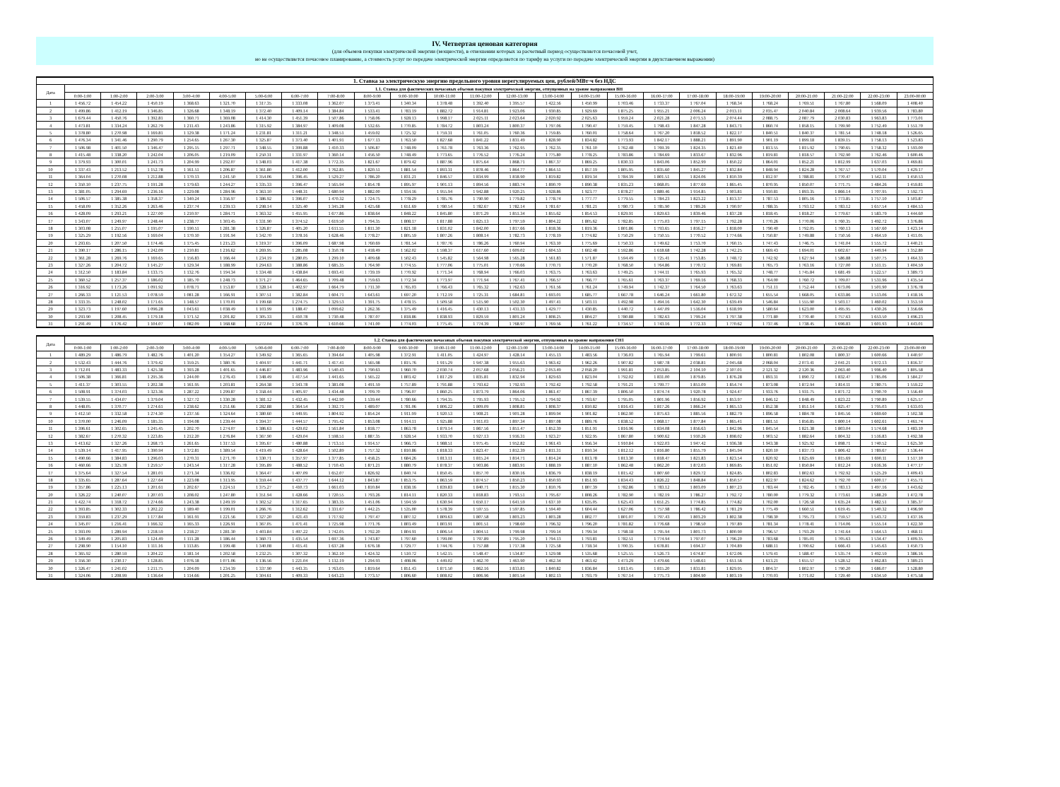IV. Четвертая ценовая категория
(для объемов покупки электрической энергии (мощности), в отношении которых за расчетный период осуществляется почасовой учет,
но не осуществляется почасовое планирование, а стоимость услуг по передаче электрической энергии определяется по тарифу на услуги по передаче электрической энергии в двухставочном выражении)
| 1. Ставка за электрическую энергию предельного уровня нерегулируемых цен, рублей/МВт·ч без НДС | | | | | | | | | | | | | | | | | | | | | | | | |
| --- | --- | --- | --- | --- | --- | --- | --- | --- | --- | --- | --- | --- | --- | --- | --- | --- | --- | --- | --- | --- | --- | --- | --- | --- |
| Дата | 1.1. Ставка для фактических почасовых объемов покупки электрической энергии, отпущенных на уровне напряжения ВН | | | | | | | | | | | | | | | | | | | | | | | |
| | 0:00-1:00 | 1:00-2:00 | 2:00-3:00 | 3:00-4:00 | 4:00-5:00 | 5:00-6:00 | 6:00-7:00 | 7:00-8:00 | 8:00-9:00 | 9:00-10:00 | 10:00-11:00 | 11:00-12:00 | 12:00-13:00 | 13:00-14:00 | 14:00-15:00 | 15:00-16:00 | 16:00-17:00 | 17:00-18:00 | 18:00-19:00 | 19:00-20:00 | 20:00-21:00 | 21:00-22:00 | 22:00-23:00 | 23:00-00:00 |
| 1 | 1 456.72 | 1 454.22 | 1 450.19 | 1 368.63 | 1 321.70 | 1 317.35 | 1 333.08 | 1 362.07 | 1 373.41 | 1 340.34 | 1 378.48 | 1 392.40 | 1 395.57 | 1 422.56 | 1 450.99 | 1 703.46 | 1 733.37 | 1 767.04 | 1 768.34 | 1 768.24 | 1 769.51 | 1 767.80 | 1 568.09 | 1 408.40 |
| 2 | 1 499.86 | 1 412.19 | 1 346.85 | 1 326.68 | 1 348.19 | 1 372.40 | 1 409.14 | 1 384.84 | 1 533.41 | 1 783.19 | 1 882.72 | 1 914.81 | 1 923.06 | 1 930.85 | 1 929.69 | 1 875.25 | 1 955.21 | 2 006.24 | 2 013.11 | 2 035.47 | 2 040.84 | 2 008.64 | 1 939.56 | 1 783.80 |
| 3 | 1 679.44 | 1 450.76 | 1 392.81 | 1 360.71 | 1 369.08 | 1 414.30 | 1 451.39 | 1 507.86 | 1 758.06 | 1 928.13 | 1 998.17 | 2 025.11 | 2 023.64 | 2 020.92 | 2 025.63 | 1 959.24 | 2 021.28 | 2 071.53 | 2 074.44 | 2 088.75 | 2 087.79 | 2 030.83 | 1 963.83 | 1 773.01 |
| 4 | 1 473.81 | 1 334.24 | 1 262.79 | 1 211.43 | 1 243.86 | 1 315.92 | 1 384.97 | 1 409.08 | 1 532.65 | 1 770.85 | 1 784.72 | 1 803.24 | 1 800.37 | 1 797.06 | 1 790.47 | 1 759.45 | 1 798.43 | 1 847.28 | 1 843.71 | 1 860.74 | 1 858.15 | 1 799.90 | 1 752.49 | 1 551.70 |
| 5 | 1 378.80 | 1 270.98 | 1 169.81 | 1 129.38 | 1 171.24 | 1 231.81 | 1 311.21 | 1 348.51 | 1 459.02 | 1 725.32 | 1 759.31 | 1 761.05 | 1 760.36 | 1 759.85 | 1 760.01 | 1 758.64 | 1 767.20 | 1 818.52 | 1 822.17 | 1 840.51 | 1 840.37 | 1 781.54 | 1 748.18 | 1 526.65 |
| 6 | 1 476.34 | 1 341.46 | 1 290.79 | 1 254.65 | 1 267.30 | 1 325.87 | 1 373.40 | 1 401.91 | 1 677.13 | 1 763.50 | 1 827.68 | 1 841.22 | 1 831.49 | 1 828.90 | 1 834.82 | 1 773.93 | 1 842.17 | 1 888.21 | 1 891.90 | 1 901.19 | 1 899.18 | 1 839.15 | 1 758.13 | 1 523.83 |
| 7 | 1 506.98 | 1 401.50 | 1 346.47 | 1 295.15 | 1 297.71 | 1 348.55 | 1 399.88 | 1 410.33 | 1 506.87 | 1 748.09 | 1 761.78 | 1 763.36 | 1 762.95 | 1 762.35 | 1 761.10 | 1 762.48 | 1 769.39 | 1 824.35 | 1 821.40 | 1 813.55 | 1 815.92 | 1 790.65 | 1 758.32 | 1 593.00 |
| 8 | 1 415.48 | 1 338.20 | 1 242.04 | 1 206.05 | 1 219.09 | 1 250.31 | 1 331.97 | 1 360.14 | 1 456.50 | 1 748.49 | 1 773.65 | 1 776.52 | 1 776.24 | 1 775.80 | 1 778.25 | 1 783.86 | 1 784.69 | 1 833.67 | 1 832.96 | 1 819.81 | 1 818.57 | 1 792.90 | 1 762.46 | 1 600.46 |
| 9 | 1 379.93 | 1 300.01 | 1 241.73 | 1 204.99 | 1 292.07 | 1 348.03 | 1 417.38 | 1 772.35 | 1 821.67 | 1 879.42 | 1 887.96 | 1 875.64 | 1 868.71 | 1 867.37 | 1 869.25 | 1 830.33 | 1 843.06 | 1 852.99 | 1 850.22 | 1 864.01 | 1 852.21 | 1 812.99 | 1 637.03 | 1 469.81 |
| 10 | 1 337.43 | 1 213.52 | 1 152.78 | 1 161.51 | 1 206.87 | 1 361.80 | 1 412.00 | 1 762.85 | 1 820.51 | 1 881.54 | 1 893.31 | 1 878.46 | 1 864.77 | 1 864.51 | 1 857.19 | 1 805.95 | 1 835.60 | 1 845.27 | 1 832.84 | 1 848.94 | 1 824.28 | 1 767.57 | 1 570.04 | 1 429.17 |
| 11 | 1 364.04 | 1 270.08 | 1 212.88 | 1 170.13 | 1 241.50 | 1 354.06 | 1 396.45 | 1 529.27 | 1 786.20 | 1 831.21 | 1 846.57 | 1 834.99 | 1 818.90 | 1 819.82 | 1 819.34 | 1 784.39 | 1 801.51 | 1 824.06 | 1 810.39 | 1 812.97 | 1 788.81 | 1 770.47 | 1 542.11 | 1 450.53 |
| 12 | 1 350.10 | 1 237.75 | 1 191.28 | 1 179.63 | 1 244.27 | 1 335.33 | 1 396.47 | 1 565.94 | 1 854.78 | 1 895.97 | 1 901.13 | 1 894.56 | 1 883.74 | 1 890.70 | 1 890.38 | 1 835.23 | 1 868.05 | 1 877.69 | 1 865.45 | 1 870.95 | 1 850.07 | 1 771.75 | 1 484.26 | 1 459.81 |
| 13 | 1 381.05 | 1 294.69 | 1 236.16 | 1 229.08 | 1 284.96 | 1 363.10 | 1 448.31 | 1 680.94 | 1 882.00 | 1 934.16 | 1 955.94 | 1 942.88 | 1 920.25 | 1 928.86 | 1 923.77 | 1 878.27 | 1 889.46 | 1 914.85 | 1 903.81 | 1 910.81 | 1 893.35 | 1 866.14 | 1 707.95 | 1 592.73 |
| 14 | 1 506.57 | 1 385.38 | 1 358.37 | 1 340.24 | 1 356.97 | 1 386.92 | 1 396.07 | 1 470.32 | 1 724.75 | 1 778.29 | 1 785.76 | 1 790.90 | 1 779.82 | 1 778.74 | 1 777.77 | 1 779.55 | 1 784.23 | 1 823.22 | 1 813.37 | 1 787.53 | 1 805.16 | 1 773.85 | 1 757.10 | 1 503.87 |
| 15 | 1 458.09 | 1 352.26 | 1 263.46 | 1 237.74 | 1 239.13 | 1 298.14 | 1 325.40 | 1 345.28 | 1 425.68 | 1 651.69 | 1 780.54 | 1 782.67 | 1 782.14 | 1 781.67 | 1 781.21 | 1 780.73 | 1 785.90 | 1 789.26 | 1 790.97 | 1 788.35 | 1 793.12 | 1 783.12 | 1 657.54 | 1 484.53 |
| 16 | 1 428.09 | 1 293.21 | 1 227.00 | 1 210.97 | 1 284.71 | 1 363.32 | 1 455.95 | 1 677.86 | 1 838.64 | 1 848.22 | 1 845.80 | 1 871.29 | 1 851.34 | 1 855.62 | 1 854.53 | 1 829.91 | 1 829.63 | 1 839.46 | 1 837.28 | 1 818.45 | 1 818.27 | 1 779.67 | 1 583.79 | 1 444.60 |
| 17 | 1 343.07 | 1 249.97 | 1 248.44 | 1 238.77 | 1 303.45 | 1 331.90 | 1 374.52 | 1 619.50 | 1 794.35 | 1 808.17 | 1 817.88 | 1 825.13 | 1 797.59 | 1 804.22 | 1 805.62 | 1 782.85 | 1 775.03 | 1 797.15 | 1 792.28 | 1 770.26 | 1 770.06 | 1 760.35 | 1 492.72 | 1 376.86 |
| 18 | 1 303.08 | 1 255.07 | 1 195.07 | 1 190.51 | 1 281.38 | 1 326.87 | 1 405.20 | 1 611.55 | 1 811.30 | 1 821.18 | 1 831.02 | 1 842.00 | 1 817.66 | 1 818.36 | 1 819.36 | 1 801.86 | 1 793.65 | 1 816.27 | 1 818.00 | 1 790.40 | 1 792.05 | 1 760.13 | 1 567.60 | 1 423.14 |
| 19 | 1 325.29 | 1 192.56 | 1 169.04 | 1 170.10 | 1 191.94 | 1 342.70 | 1 378.16 | 1 628.46 | 1 778.27 | 1 805.59 | 1 807.26 | 1 808.14 | 1 782.73 | 1 778.19 | 1 774.82 | 1 750.29 | 1 750.55 | 1 770.52 | 1 774.66 | 1 750.87 | 1 749.88 | 1 750.56 | 1 464.59 | 1 411.05 |
| 20 | 1 293.65 | 1 207.50 | 1 174.46 | 1 175.45 | 1 215.23 | 1 319.37 | 1 396.09 | 1 687.98 | 1 760.69 | 1 781.54 | 1 787.76 | 1 786.26 | 1 760.94 | 1 763.10 | 1 775.69 | 1 750.33 | 1 749.62 | 1 753.70 | 1 760.15 | 1 747.43 | 1 746.75 | 1 741.04 | 1 555.72 | 1 440.21 |
| 21 | 1 390.17 | 1 286.15 | 1 242.09 | 1 210.81 | 1 216.62 | 1 269.95 | 1 285.08 | 1 350.78 | 1 418.49 | 1 562.02 | 1 598.37 | 1 617.60 | 1 609.02 | 1 604.53 | 1 602.48 | 1 592.86 | 1 618.68 | 1 742.28 | 1 742.25 | 1 669.43 | 1 694.01 | 1 602.67 | 1 449.94 | 1 352.80 |
| 22 | 1 361.28 | 1 269.76 | 1 169.65 | 1 156.83 | 1 166.44 | 1 234.19 | 1 280.05 | 1 299.10 | 1 409.68 | 1 502.43 | 1 545.82 | 1 564.98 | 1 565.28 | 1 561.83 | 1 571.87 | 1 594.49 | 1 725.41 | 1 753.85 | 1 748.72 | 1 742.92 | 1 627.94 | 1 586.88 | 1 507.75 | 1 464.33 |
| 23 | 1 327.26 | 1 204.72 | 1 145.27 | 1 129.34 | 1 188.99 | 1 294.63 | 1 388.86 | 1 685.35 | 1 764.90 | 1 774.55 | 1 777.06 | 1 775.01 | 1 770.66 | 1 770.71 | 1 770.20 | 1 768.50 | 1 764.86 | 1 770.72 | 1 769.81 | 1 765.73 | 1 763.16 | 1 727.00 | 1 511.15 | 1 404.59 |
| 24 | 1 312.50 | 1 183.84 | 1 133.75 | 1 132.76 | 1 194.34 | 1 334.48 | 1 438.84 | 1 693.41 | 1 739.19 | 1 770.92 | 1 771.34 | 1 768.94 | 1 766.03 | 1 763.75 | 1 763.63 | 1 749.25 | 1 744.11 | 1 765.93 | 1 765.32 | 1 748.77 | 1 745.84 | 1 681.49 | 1 522.57 | 1 389.73 |
| 25 | 1 360.52 | 1 257.37 | 1 186.02 | 1 185.70 | 1 248.73 | 1 371.27 | 1 464.65 | 1 709.48 | 1 759.63 | 1 772.34 | 1 773.97 | 1 771.94 | 1 767.41 | 1 766.57 | 1 766.77 | 1 765.61 | 1 763.37 | 1 769.16 | 1 768.33 | 1 764.00 | 1 760.72 | 1 709.07 | 1 531.96 | 1 435.54 |
| 26 | 1 316.92 | 1 173.26 | 1 091.92 | 1 078.71 | 1 153.87 | 1 328.14 | 1 402.97 | 1 664.79 | 1 711.30 | 1 765.03 | 1 766.43 | 1 765.32 | 1 762.63 | 1 761.56 | 1 761.24 | 1 749.94 | 1 742.37 | 1 764.50 | 1 763.63 | 1 751.11 | 1 752.44 | 1 673.06 | 1 501.90 | 1 376.78 |
| 27 | 1 266.33 | 1 121.53 | 1 078.59 | 1 081.28 | 1 166.91 | 1 307.51 | 1 382.84 | 1 604.71 | 1 643.61 | 1 697.20 | 1 712.19 | 1 725.31 | 1 684.81 | 1 693.01 | 1 685.77 | 1 667.78 | 1 646.24 | 1 661.80 | 1 672.32 | 1 655.54 | 1 668.05 | 1 633.86 | 1 513.06 | 1 418.16 |
| 28 | 1 333.35 | 1 248.02 | 1 171.65 | 1 148.57 | 1 170.01 | 1 199.68 | 1 274.75 | 1 329.53 | 1 391.75 | 1 478.15 | 1 509.58 | 1 515.90 | 1 502.30 | 1 497.41 | 1 503.11 | 1 492.98 | 1 494.16 | 1 642.30 | 1 639.49 | 1 546.84 | 1 555.90 | 1 503.17 | 1 460.02 | 1 353.59 |
| 29 | 1 323.73 | 1 197.60 | 1 096.28 | 1 043.61 | 1 038.49 | 1 103.99 | 1 188.47 | 1 099.62 | 1 262.36 | 1 375.49 | 1 416.45 | 1 430.13 | 1 431.33 | 1 429.77 | 1 430.85 | 1 440.72 | 1 447.09 | 1 516.04 | 1 618.99 | 1 580.64 | 1 623.00 | 1 495.95 | 1 430.26 | 1 356.66 |
| 30 | 1 293.90 | 1 208.45 | 1 179.18 | 1 171.52 | 1 201.82 | 1 305.33 | 1 410.78 | 1 730.48 | 1 787.07 | 1 818.86 | 1 838.93 | 1 829.59 | 1 801.24 | 1 808.25 | 1 804.27 | 1 780.88 | 1 782.63 | 1 799.24 | 1 797.38 | 1 771.80 | 1 770.40 | 1 757.63 | 1 653.50 | 1 496.23 |
| 31 | 1 291.49 | 1 176.42 | 1 104.07 | 1 082.09 | 1 168.68 | 1 272.04 | 1 376.76 | 1 610.66 | 1 741.00 | 1 774.03 | 1 775.45 | 1 774.39 | 1 768.97 | 1 769.56 | 1 761.22 | 1 734.57 | 1 743.16 | 1 772.33 | 1 770.62 | 1 737.46 | 1 738.45 | 1 696.83 | 1 601.93 | 1 443.01 |
| Дата | 1.2. Ставка для фактических почасовых объемов покупки электрической энергии, отпущенных на уровне напряжения СН1 | | | | | | | | | | | | | | | | | | | | | | | |
| --- | --- | --- | --- | --- | --- | --- | --- | --- | --- | --- | --- | --- | --- | --- | --- | --- | --- | --- | --- | --- | --- | --- | --- | --- |
| | 0:00-1:00 | 1:00-2:00 | 2:00-3:00 | 3:00-4:00 | 4:00-5:00 | 5:00-6:00 | 6:00-7:00 | 7:00-8:00 | 8:00-9:00 | 9:00-10:00 | 10:00-11:00 | 11:00-12:00 | 12:00-13:00 | 13:00-14:00 | 14:00-15:00 | 15:00-16:00 | 16:00-17:00 | 17:00-18:00 | 18:00-19:00 | 19:00-20:00 | 20:00-21:00 | 21:00-22:00 | 22:00-23:00 | 23:00-00:00 |
| 1 | 1 489.29 | 1 486.79 | 1 482.76 | 1 401.20 | 1 354.27 | 1 349.92 | 1 365.65 | 1 394.64 | 1 405.98 | 1 372.91 | 1 411.05 | 1 424.97 | 1 428.14 | 1 455.13 | 1 483.56 | 1 736.03 | 1 765.94 | 1 799.61 | 1 800.91 | 1 800.81 | 1 802.08 | 1 800.37 | 1 600.66 | 1 440.97 |
| 2 | 1 532.43 | 1 444.76 | 1 379.42 | 1 359.25 | 1 380.76 | 1 404.97 | 1 441.71 | 1 417.41 | 1 565.98 | 1 815.76 | 1 915.29 | 1 947.38 | 1 955.63 | 1 963.42 | 1 962.26 | 1 907.82 | 1 987.78 | 2 038.81 | 2 045.68 | 2 068.04 | 2 073.41 | 2 041.21 | 1 972.13 | 1 816.37 |
| 3 | 1 712.01 | 1 483.33 | 1 425.38 | 1 393.28 | 1 401.65 | 1 446.87 | 1 483.96 | 1 540.43 | 1 790.63 | 1 960.70 | 2 030.74 | 2 057.68 | 2 056.21 | 2 053.49 | 2 058.20 | 1 991.81 | 2 053.85 | 2 104.10 | 2 107.01 | 2 121.32 | 2 120.36 | 2 063.40 | 1 996.40 | 1 805.58 |
| 4 | 1 506.38 | 1 366.81 | 1 295.36 | 1 244.00 | 1 276.43 | 1 348.49 | 1 417.54 | 1 441.65 | 1 565.22 | 1 803.42 | 1 817.29 | 1 835.81 | 1 832.94 | 1 829.63 | 1 823.04 | 1 792.02 | 1 831.00 | 1 879.85 | 1 876.28 | 1 893.31 | 1 890.72 | 1 832.47 | 1 785.06 | 1 584.27 |
| 5 | 1 411.37 | 1 303.55 | 1 202.38 | 1 161.95 | 1 203.81 | 1 264.38 | 1 343.78 | 1 381.08 | 1 491.59 | 1 757.89 | 1 791.88 | 1 793.62 | 1 792.93 | 1 792.42 | 1 792.58 | 1 791.21 | 1 799.77 | 1 851.09 | 1 854.74 | 1 873.08 | 1 872.94 | 1 814.11 | 1 780.75 | 1 559.22 |
| 6 | 1 508.91 | 1 374.03 | 1 323.36 | 1 287.22 | 1 299.87 | 1 358.44 | 1 405.97 | 1 434.48 | 1 709.70 | 1 796.07 | 1 860.25 | 1 873.79 | 1 864.06 | 1 861.47 | 1 867.39 | 1 806.50 | 1 874.74 | 1 920.78 | 1 924.47 | 1 933.76 | 1 931.75 | 1 871.72 | 1 790.70 | 1 556.40 |
| 7 | 1 539.55 | 1 434.07 | 1 379.04 | 1 327.72 | 1 330.28 | 1 381.12 | 1 432.45 | 1 442.90 | 1 539.44 | 1 780.66 | 1 794.35 | 1 795.93 | 1 795.52 | 1 794.92 | 1 793.67 | 1 795.05 | 1 801.96 | 1 856.92 | 1 853.97 | 1 846.12 | 1 848.49 | 1 823.22 | 1 790.89 | 1 625.57 |
| 8 | 1 448.05 | 1 370.77 | 1 274.61 | 1 238.62 | 1 251.66 | 1 282.88 | 1 364.54 | 1 392.71 | 1 489.07 | 1 781.06 | 1 806.22 | 1 809.09 | 1 808.81 | 1 808.37 | 1 810.82 | 1 816.43 | 1 817.26 | 1 866.24 | 1 865.53 | 1 852.38 | 1 851.14 | 1 825.47 | 1 795.03 | 1 633.03 |
| 9 | 1 412.50 | 1 332.58 | 1 274.30 | 1 237.56 | 1 324.64 | 1 380.60 | 1 449.95 | 1 804.92 | 1 854.24 | 1 911.99 | 1 920.53 | 1 908.21 | 1 901.28 | 1 899.94 | 1 901.82 | 1 862.90 | 1 875.63 | 1 885.56 | 1 882.79 | 1 896.58 | 1 884.78 | 1 845.56 | 1 669.60 | 1 502.38 |
| 10 | 1 370.00 | 1 246.09 | 1 185.35 | 1 194.08 | 1 239.44 | 1 394.37 | 1 444.57 | 1 795.42 | 1 853.08 | 1 914.11 | 1 925.88 | 1 911.03 | 1 897.34 | 1 897.08 | 1 889.76 | 1 838.52 | 1 868.17 | 1 877.84 | 1 865.41 | 1 881.51 | 1 856.85 | 1 800.14 | 1 602.61 | 1 461.74 |
| 11 | 1 396.61 | 1 302.65 | 1 245.45 | 1 202.70 | 1 274.07 | 1 386.63 | 1 429.02 | 1 561.84 | 1 818.77 | 1 863.78 | 1 879.14 | 1 867.56 | 1 851.47 | 1 852.39 | 1 851.91 | 1 816.96 | 1 834.08 | 1 856.63 | 1 842.96 | 1 845.54 | 1 821.38 | 1 803.04 | 1 574.68 | 1 483.10 |
| 12 | 1 382.67 | 1 270.32 | 1 223.85 | 1 212.20 | 1 276.84 | 1 367.90 | 1 429.04 | 1 598.51 | 1 887.35 | 1 928.54 | 1 933.70 | 1 927.13 | 1 916.31 | 1 923.27 | 1 922.95 | 1 867.80 | 1 900.62 | 1 910.26 | 1 898.02 | 1 903.52 | 1 882.64 | 1 804.32 | 1 516.83 | 1 492.38 |
| 13 | 1 413.62 | 1 327.26 | 1 268.73 | 1 261.65 | 1 317.53 | 1 395.67 | 1 480.88 | 1 713.51 | 1 914.57 | 1 966.73 | 1 988.51 | 1 975.45 | 1 952.82 | 1 961.43 | 1 956.34 | 1 910.84 | 1 922.03 | 1 947.42 | 1 936.38 | 1 943.38 | 1 925.92 | 1 898.71 | 1 740.52 | 1 625.30 |
| 14 | 1 539.14 | 1 417.95 | 1 390.94 | 1 372.81 | 1 389.54 | 1 419.49 | 1 428.64 | 1 502.89 | 1 757.32 | 1 810.86 | 1 818.33 | 1 823.47 | 1 812.39 | 1 811.31 | 1 810.34 | 1 812.12 | 1 816.80 | 1 855.79 | 1 845.94 | 1 820.10 | 1 837.73 | 1 806.42 | 1 789.67 | 1 536.44 |
| 15 | 1 490.66 | 1 384.83 | 1 296.03 | 1 270.31 | 1 271.70 | 1 330.71 | 1 357.97 | 1 377.85 | 1 458.25 | 1 684.26 | 1 813.11 | 1 815.24 | 1 814.71 | 1 814.24 | 1 813.78 | 1 813.30 | 1 818.47 | 1 821.83 | 1 823.54 | 1 820.92 | 1 825.69 | 1 815.69 | 1 690.11 | 1 517.10 |
| 16 | 1 460.66 | 1 325.78 | 1 259.57 | 1 243.54 | 1 317.28 | 1 395.89 | 1 488.52 | 1 710.43 | 1 871.21 | 1 880.79 | 1 878.37 | 1 903.86 | 1 883.91 | 1 888.19 | 1 887.10 | 1 862.48 | 1 862.20 | 1 872.03 | 1 869.85 | 1 851.02 | 1 850.84 | 1 812.24 | 1 616.36 | 1 477.17 |
| 17 | 1 375.64 | 1 327.54 | 1 281.01 | 1 271.34 | 1 336.02 | 1 364.47 | 1 407.09 | 1 652.07 | 1 826.92 | 1 840.74 | 1 850.45 | 1 857.70 | 1 830.16 | 1 836.79 | 1 838.19 | 1 815.42 | 1 807.60 | 1 829.72 | 1 824.85 | 1 802.83 | 1 802.63 | 1 792.92 | 1 525.29 | 1 409.43 |
| 18 | 1 335.65 | 1 287.64 | 1 227.64 | 1 223.08 | 1 313.95 | 1 359.44 | 1 437.77 | 1 644.12 | 1 843.87 | 1 853.75 | 1 863.59 | 1 874.57 | 1 850.23 | 1 850.93 | 1 851.93 | 1 834.43 | 1 826.22 | 1 848.84 | 1 850.57 | 1 822.97 | 1 824.62 | 1 792.70 | 1 600.17 | 1 455.71 |
| 19 | 1 357.86 | 1 225.13 | 1 201.61 | 1 202.67 | 1 224.51 | 1 375.27 | 1 410.73 | 1 661.03 | 1 810.84 | 1 838.16 | 1 839.83 | 1 840.71 | 1 815.30 | 1 810.76 | 1 807.39 | 1 782.86 | 1 783.12 | 1 803.09 | 1 807.23 | 1 783.44 | 1 782.45 | 1 783.13 | 1 497.16 | 1 443.62 |
| 20 | 1 326.22 | 1 240.07 | 1 207.03 | 1 208.02 | 1 247.80 | 1 351.94 | 1 428.66 | 1 720.55 | 1 793.26 | 1 814.11 | 1 820.33 | 1 818.83 | 1 793.51 | 1 795.67 | 1 808.26 | 1 782.90 | 1 782.19 | 1 786.27 | 1 792.72 | 1 780.00 | 1 779.32 | 1 773.61 | 1 588.29 | 1 472.78 |
| 21 | 1 422.74 | 1 318.72 | 1 274.66 | 1 243.38 | 1 249.19 | 1 302.52 | 1 317.65 | 1 383.35 | 1 451.06 | 1 594.59 | 1 630.94 | 1 650.17 | 1 641.59 | 1 637.10 | 1 635.05 | 1 625.43 | 1 651.25 | 1 774.85 | 1 774.82 | 1 702.00 | 1 726.58 | 1 635.24 | 1 482.51 | 1 385.37 |
| 22 | 1 393.85 | 1 302.33 | 1 202.22 | 1 189.40 | 1 199.01 | 1 266.76 | 1 312.62 | 1 331.67 | 1 442.25 | 1 535.00 | 1 578.39 | 1 597.55 | 1 597.85 | 1 594.40 | 1 604.44 | 1 627.06 | 1 757.98 | 1 786.42 | 1 781.29 | 1 775.49 | 1 660.51 | 1 619.45 | 1 540.32 | 1 496.90 |
| 23 | 1 359.83 | 1 237.29 | 1 177.84 | 1 161.91 | 1 221.56 | 1 327.20 | 1 421.43 | 1 717.92 | 1 797.47 | 1 807.12 | 1 809.63 | 1 807.58 | 1 803.23 | 1 803.28 | 1 802.77 | 1 801.07 | 1 797.43 | 1 803.29 | 1 802.38 | 1 798.30 | 1 795.73 | 1 759.57 | 1 543.72 | 1 437.16 |
| 24 | 1 345.07 | 1 216.41 | 1 166.32 | 1 165.33 | 1 226.91 | 1 367.05 | 1 471.41 | 1 725.98 | 1 771.76 | 1 803.49 | 1 803.91 | 1 801.51 | 1 798.60 | 1 796.32 | 1 796.20 | 1 781.82 | 1 776.68 | 1 798.50 | 1 797.89 | 1 781.34 | 1 778.41 | 1 714.06 | 1 555.14 | 1 422.30 |
| 25 | 1 393.09 | 1 289.94 | 1 218.59 | 1 218.27 | 1 281.30 | 1 403.84 | 1 497.22 | 1 742.05 | 1 792.20 | 1 804.91 | 1 806.54 | 1 804.51 | 1 799.98 | 1 799.14 | 1 799.34 | 1 798.18 | 1 795.94 | 1 801.73 | 1 800.90 | 1 796.57 | 1 793.29 | 1 741.64 | 1 564.53 | 1 468.11 |
| 26 | 1 349.49 | 1 205.83 | 1 124.49 | 1 111.28 | 1 186.44 | 1 360.71 | 1 435.54 | 1 697.36 | 1 743.87 | 1 797.60 | 1 799.00 | 1 797.89 | 1 795.20 | 1 794.13 | 1 793.81 | 1 782.51 | 1 774.94 | 1 797.07 | 1 796.20 | 1 783.68 | 1 785.01 | 1 705.63 | 1 534.47 | 1 409.35 |
| 27 | 1 298.90 | 1 154.10 | 1 111.16 | 1 113.85 | 1 199.48 | 1 340.08 | 1 415.41 | 1 637.28 | 1 676.18 | 1 729.77 | 1 744.76 | 1 757.88 | 1 717.38 | 1 725.58 | 1 718.34 | 1 700.35 | 1 678.81 | 1 694.37 | 1 704.89 | 1 688.11 | 1 700.62 | 1 666.43 | 1 545.63 | 1 450.73 |
| 28 | 1 365.92 | 1 280.59 | 1 204.22 | 1 181.14 | 1 202.58 | 1 232.25 | 1 307.32 | 1 362.10 | 1 424.32 | 1 510.72 | 1 542.15 | 1 548.47 | 1 534.87 | 1 529.98 | 1 535.68 | 1 525.55 | 1 526.73 | 1 674.87 | 1 672.06 | 1 579.41 | 1 588.47 | 1 535.74 | 1 492.59 | 1 386.16 |
| 29 | 1 356.30 | 1 230.17 | 1 128.85 | 1 076.18 | 1 071.06 | 1 136.56 | 1 221.04 | 1 132.19 | 1 294.93 | 1 408.06 | 1 449.02 | 1 462.70 | 1 463.90 | 1 462.34 | 1 463.42 | 1 473.29 | 1 479.66 | 1 548.61 | 1 651.56 | 1 613.21 | 1 655.57 | 1 528.52 | 1 462.83 | 1 389.23 |
| 30 | 1 326.47 | 1 241.02 | 1 211.75 | 1 204.09 | 1 234.39 | 1 337.90 | 1 443.35 | 1 763.05 | 1 819.64 | 1 851.43 | 1 871.50 | 1 862.16 | 1 833.81 | 1 840.82 | 1 836.84 | 1 813.45 | 1 815.20 | 1 831.81 | 1 829.95 | 1 804.37 | 1 802.97 | 1 790.20 | 1 686.07 | 1 528.80 |
| 31 | 1 324.06 | 1 208.99 | 1 136.64 | 1 114.66 | 1 201.25 | 1 304.61 | 1 409.33 | 1 643.23 | 1 773.57 | 1 806.60 | 1 808.02 | 1 806.96 | 1 801.54 | 1 802.13 | 1 793.79 | 1 767.14 | 1 775.73 | 1 804.90 | 1 803.19 | 1 770.03 | 1 771.02 | 1 729.40 | 1 634.50 | 1 475.58 |